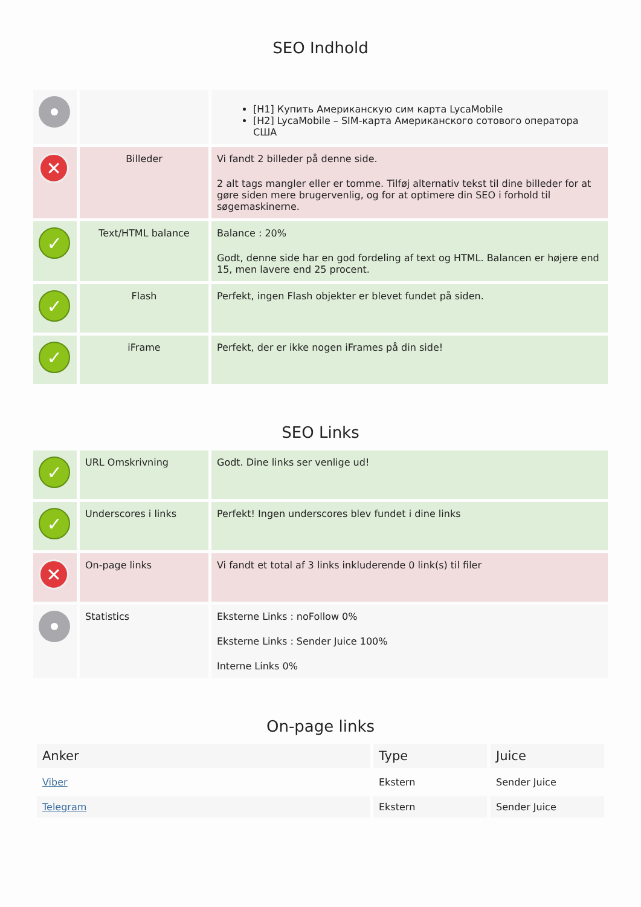SEO Indhold
| | | [H1] Купить Американскую сим карта LycaMobile [H2] LycaMobile – SIM-карта Американского сотового оператора США |
| ✕ | Billeder | Vi fandt 2 billeder på denne side. 2 alt tags mangler eller er tomme. Tilføj alternativ tekst til dine billeder for at gøre siden mere brugervenlig, og for at optimere din SEO i forhold til søgemaskinerne. |
| ✓ | Text/HTML balance | Balance : 20% Godt, denne side har en god fordeling af text og HTML. Balancen er højere end 15, men lavere end 25 procent. |
| ✓ | Flash | Perfekt, ingen Flash objekter er blevet fundet på siden. |
| ✓ | iFrame | Perfekt, der er ikke nogen iFrames på din side! |
SEO Links
| ✓ | URL Omskrivning | Godt. Dine links ser venlige ud! |
| ✓ | Underscores i links | Perfekt! Ingen underscores blev fundet i dine links |
| ✕ | On-page links | Vi fandt et total af 3 links inkluderende 0 link(s) til filer |
| | Statistics | Eksterne Links : noFollow 0% Eksterne Links : Sender Juice 100% Interne Links 0% |
On-page links
| Anker | Type | Juice |
| --- | --- | --- |
| Viber | Ekstern | Sender Juice |
| Telegram | Ekstern | Sender Juice |